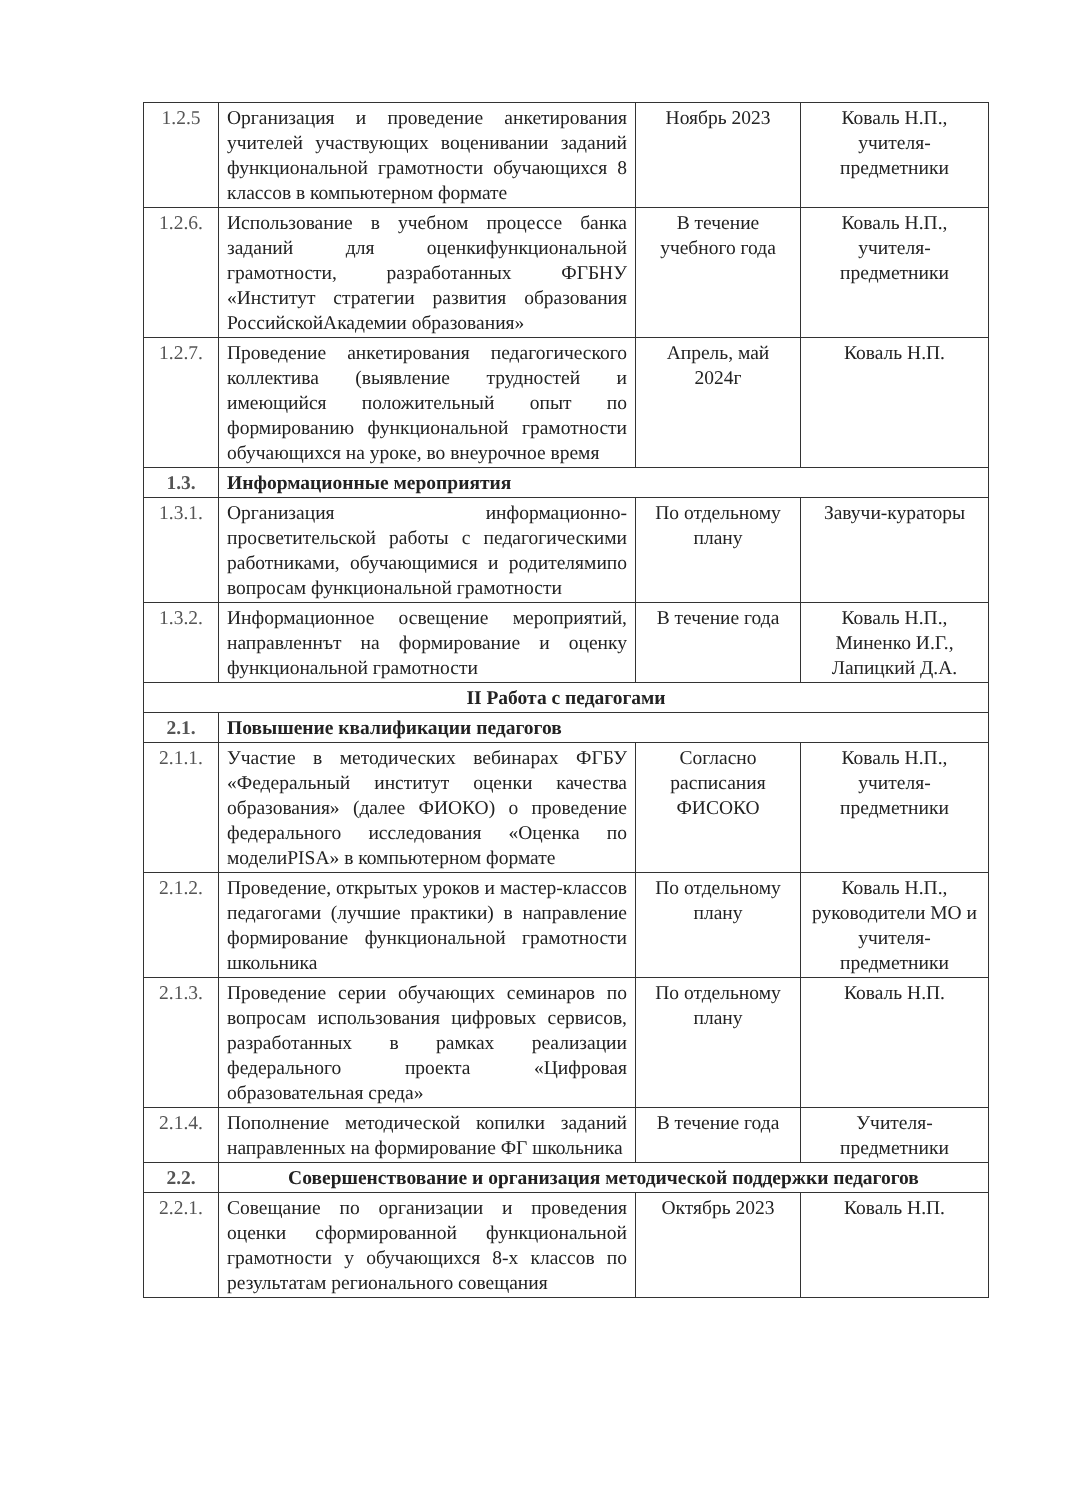| 1.2.5 | Организация и проведение анкетирования учителей участвующих воценивании заданий функциональной грамотности обучающихся 8 классов в компьютерном формате | Ноябрь 2023 | Коваль Н.П., учителя-предметники |
| 1.2.6. | Использование в учебном процессе банка заданий для оценкифункциональной грамотности, разработанных ФГБНУ «Институт стратегии развития образования РоссийскойАкадемии образования» | В течение учебного года | Коваль Н.П., учителя-предметники |
| 1.2.7. | Проведение анкетирования педагогического коллектива (выявление трудностей и имеющийся положительный опыт по формированию функциональной грамотности обучающихся на уроке, во внеурочное время | Апрель, май 2024г | Коваль Н.П. |
| 1.3. | Информационные мероприятия | | |
| 1.3.1. | Организация информационно-просветительской работы с педагогическими работниками, обучающимися и родителямипо вопросам функциональной грамотности | По отдельному плану | Завучи-кураторы |
| 1.3.2. | Информационное освещение мероприятий, направленнът на формирование и оценку функциональной грамотности | В течение года | Коваль Н.П., Миненко И.Г., Лапицкий Д.А. |
| II Работа с педагогами | | | |
| 2.1. | Повышение квалификации педагогов | | |
| 2.1.1. | Участие в методических вебинарах ФГБУ «Федеральный институт оценки качества образования» (далее ФИОКО) о проведение федерального исследования «Оценка по моделиPISA» в компьютерном формате | Согласно расписания ФИСОКО | Коваль Н.П., учителя-предметники |
| 2.1.2. | Проведение, открытых уроков и мастер-классов педагогами (лучшие практики) в направление формирование функциональной грамотности школьника | По отдельному плану | Коваль Н.П., руководители МО и учителя-предметники |
| 2.1.3. | Проведение серии обучающих семинаров по вопросам использования цифровых сервисов, разработанных в рамках реализации федерального проекта «Цифровая образовательная среда» | По отдельному плану | Коваль Н.П. |
| 2.1.4. | Пополнение методической копилки заданий направленных на формирование ФГ школьника | В течение года | Учителя-предметники |
| 2.2. | Совершенствование и организация методической поддержки педагогов | | |
| 2.2.1. | Совещание по организации и проведения оценки сформированной функциональной грамотности у обучающихся 8-х классов по результатам регионального совещания | Октябрь 2023 | Коваль Н.П. |